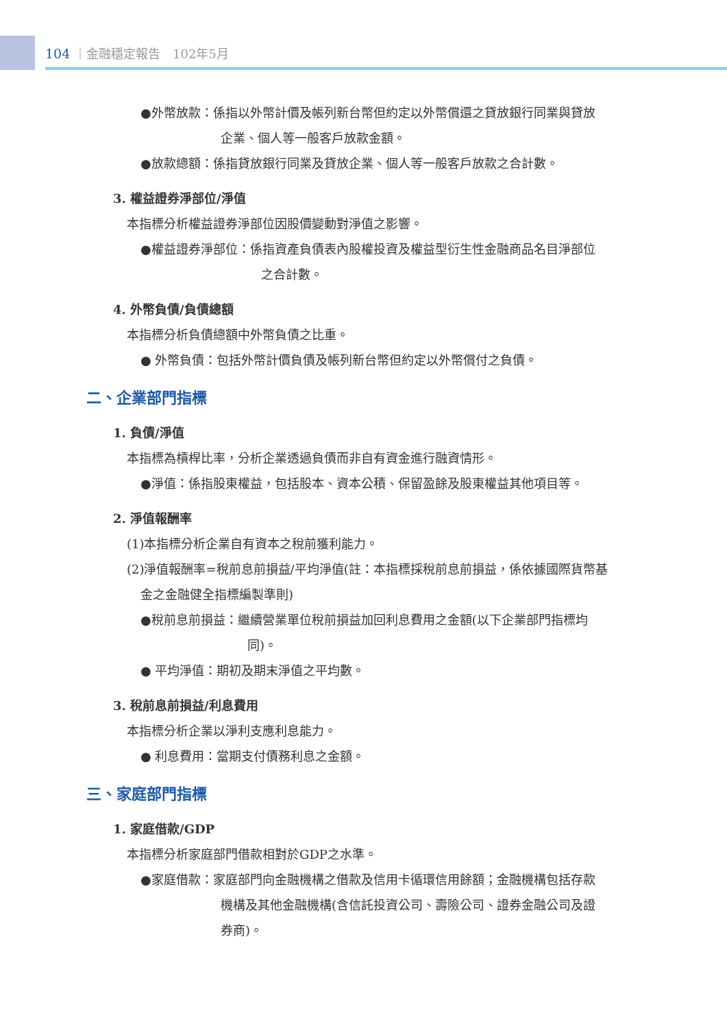104 ｜金融穩定報告　102年5月
●外幣放款：係指以外幣計價及帳列新台幣但約定以外幣償還之貸放銀行同業與貸放
企業、個人等一般客戶放款金額。
●放款總額：係指貸放銀行同業及貸放企業、個人等一般客戶放款之合計數。
3. 權益證券淨部位/淨值
本指標分析權益證券淨部位因股價變動對淨值之影響。
●權益證券淨部位：係指資產負債表內股權投資及權益型衍生性金融商品名目淨部位
之合計數。
4. 外幣負債/負債總額
本指標分析負債總額中外幣負債之比重。
● 外幣負債：包括外幣計價負債及帳列新台幣但約定以外幣償付之負債。
二、企業部門指標
1. 負債/淨值
本指標為槓桿比率，分析企業透過負債而非自有資金進行融資情形。
●淨值：係指股東權益，包括股本、資本公積、保留盈餘及股東權益其他項目等。
2. 淨值報酬率
(1)本指標分析企業自有資本之稅前獲利能力。
(2)淨值報酬率=稅前息前損益/平均淨值(註：本指標採稅前息前損益，係依據國際貨幣基
金之金融健全指標編製準則)
●稅前息前損益：繼續營業單位稅前損益加回利息費用之金額(以下企業部門指標均
同)。
● 平均淨值：期初及期末淨值之平均數。
3. 稅前息前損益/利息費用
本指標分析企業以淨利支應利息能力。
● 利息費用：當期支付債務利息之金額。
三、家庭部門指標
1. 家庭借款/GDP
本指標分析家庭部門借款相對於GDP之水準。
●家庭借款：家庭部門向金融機構之借款及信用卡循環信用餘額；金融機構包括存款
機構及其他金融機構(含信託投資公司、壽險公司、證券金融公司及證
券商)。